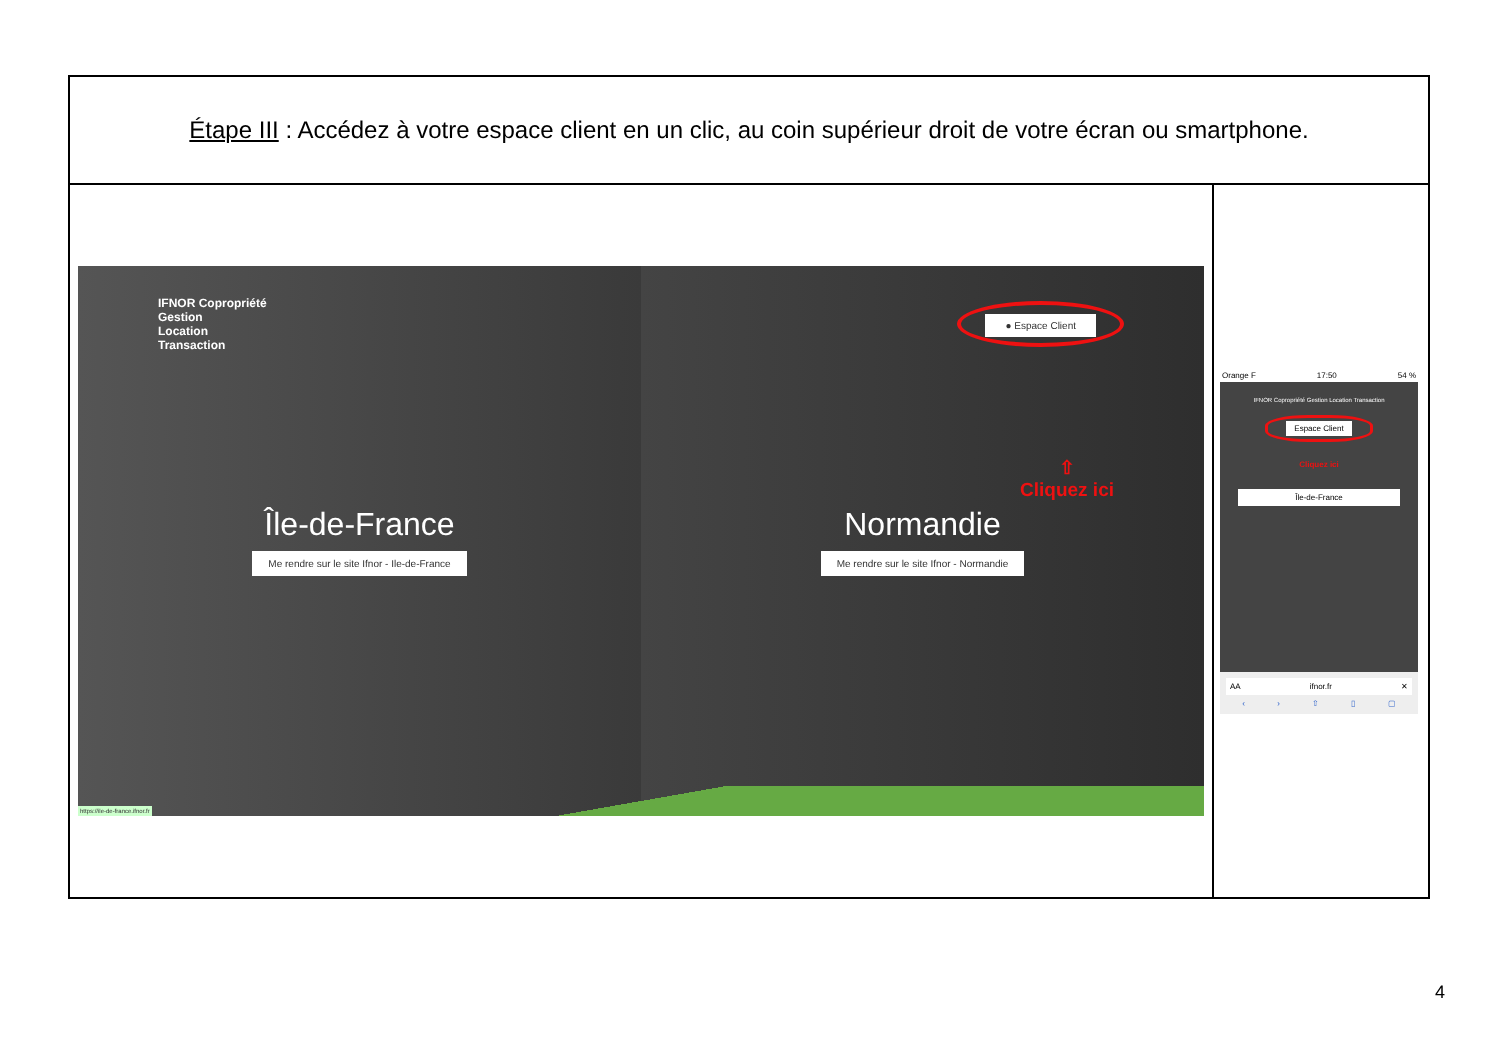| Étape III : Accédez à votre espace client en un clic, au coin supérieur droit de votre écran ou smartphone. | |
| IFNOR Copropriété Gestion Location Transaction Île-de-France Me rendre sur le site Ifnor - Ile-de-France ● Espace Client ⇧ Cliquez ici Normandie Me rendre sur le site Ifnor - Normandie https://ile-de-france.ifnor.fr | Orange F 17:50 54 % IFNOR Copropriété Gestion Location Transaction Espace Client Cliquez ici Île-de-France AA ifnor.fr ✕ ‹ › ⇧ ▯ ▢ |
4